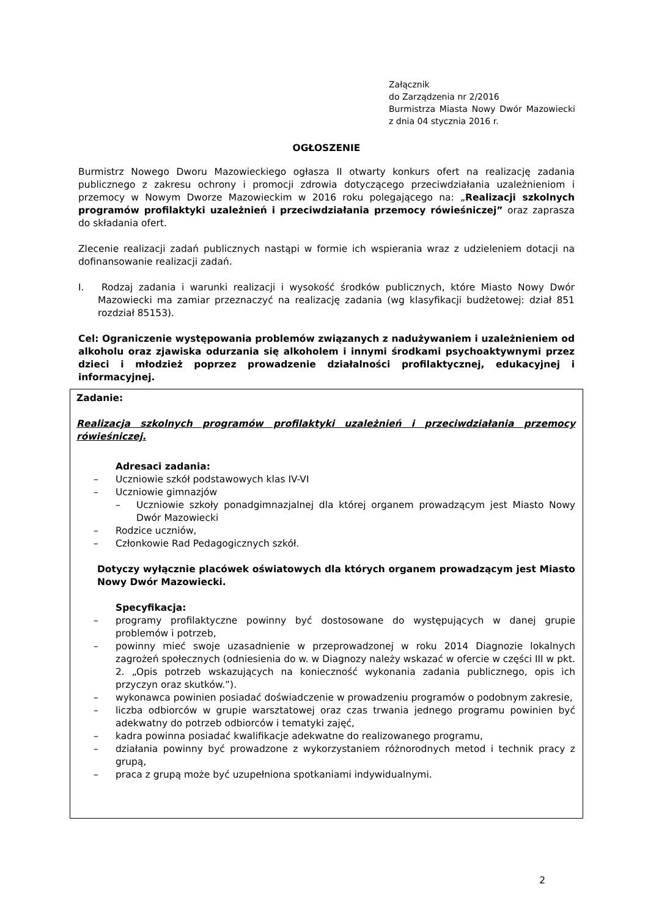Załącznik
do Zarządzenia nr 2/2016
Burmistrza Miasta Nowy Dwór Mazowiecki z dnia 04 stycznia 2016 r.
OGŁOSZENIE
Burmistrz Nowego Dworu Mazowieckiego ogłasza II otwarty konkurs ofert na realizację zadania publicznego z zakresu ochrony i promocji zdrowia dotyczącego przeciwdziałania uzależnieniom i przemocy w Nowym Dworze Mazowieckim w 2016 roku polegającego na: „Realizacji szkolnych programów profilaktyki uzależnień i przeciwdziałania przemocy rówieśniczej” oraz zaprasza do składania ofert.
Zlecenie realizacji zadań publicznych nastąpi w formie ich wspierania wraz z udzieleniem dotacji na dofinansowanie realizacji zadań.
I. Rodzaj zadania i warunki realizacji i wysokość środków publicznych, które Miasto Nowy Dwór Mazowiecki ma zamiar przeznaczyć na realizację zadania (wg klasyfikacji budżetowej: dział 851 rozdział 85153).
Cel: Ograniczenie występowania problemów związanych z nadużywaniem i uzależnieniem od alkoholu oraz zjawiska odurzania się alkoholem i innymi środkami psychoaktywnymi przez dzieci i młodzież poprzez prowadzenie działalności profilaktycznej, edukacyjnej i informacyjnej.
Zadanie:
Realizacja szkolnych programów profilaktyki uzależnień i przeciwdziałania przemocy rówieśniczej.
Adresaci zadania:
– Uczniowie szkół podstawowych klas IV-VI
– Uczniowie gimnazjów
– Uczniowie szkoły ponadgimnazjalnej dla której organem prowadzącym jest Miasto Nowy Dwór Mazowiecki
– Rodzice uczniów,
– Członkowie Rad Pedagogicznych szkół.
Dotyczy wyłącznie placówek oświatowych dla których organem prowadzącym jest Miasto Nowy Dwór Mazowiecki.
Specyfikacja:
– programy profilaktyczne powinny być dostosowane do występujących w danej grupie problemów i potrzeb,
– powinny mieć swoje uzasadnienie w przeprowadzonej w roku 2014 Diagnozie lokalnych zagrożeń społecznych (odniesienia do w. w Diagnozy należy wskazać w ofercie w części III w pkt. 2. „Opis potrzeb wskazujących na konieczność wykonania zadania publicznego, opis ich przyczyn oraz skutków.”).
– wykonawca powinien posiadać doświadczenie w prowadzeniu programów o podobnym zakresie,
– liczba odbiorców w grupie warsztatowej oraz czas trwania jednego programu powinien być adekwatny do potrzeb odbiorców i tematyki zajęć,
– kadra powinna posiadać kwalifikacje adekwatne do realizowanego programu,
– działania powinny być prowadzone z wykorzystaniem różnorodnych metod i technik pracy z grupą,
– praca z grupą może być uzupełniona spotkaniami indywidualnymi.
2